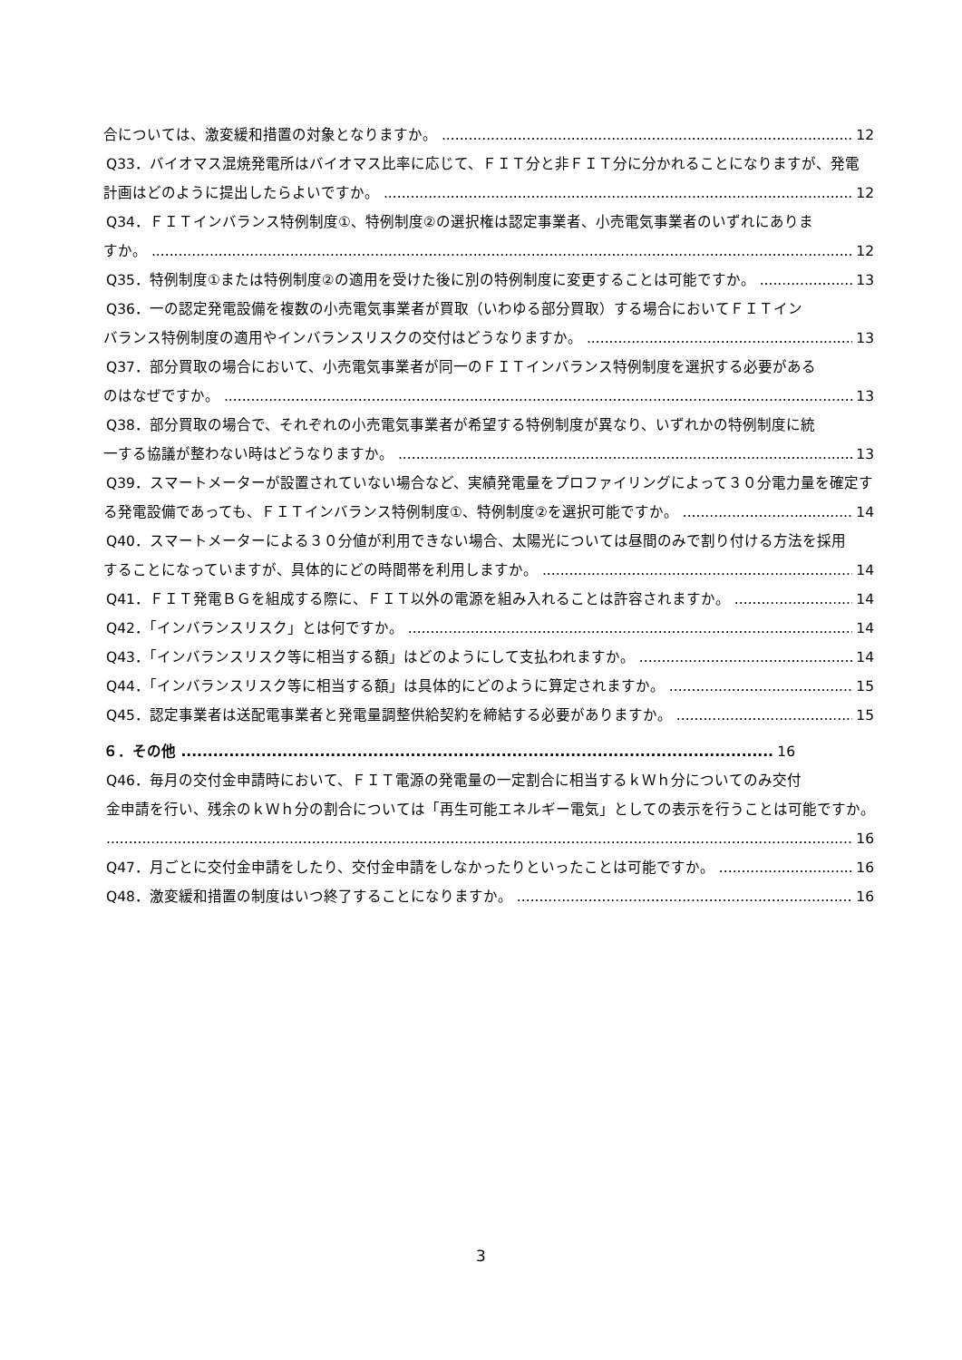合については、激変緩和措置の対象となりますか。 12
Q33．バイオマス混焼発電所はバイオマス比率に応じて、ＦＩＴ分と非ＦＩＴ分に分かれることになりますが、発電
計画はどのように提出したらよいですか。 12
Q34．ＦＩＴインバランス特例制度①、特例制度②の選択権は認定事業者、小売電気事業者のいずれにありま
すか。 12
Q35．特例制度①または特例制度②の適用を受けた後に別の特例制度に変更することは可能ですか。 13
Q36．一の認定発電設備を複数の小売電気事業者が買取（いわゆる部分買取）する場合においてＦＩＴイン
バランス特例制度の適用やインバランスリスクの交付はどうなりますか。 13
Q37．部分買取の場合において、小売電気事業者が同一のＦＩＴインバランス特例制度を選択する必要がある
のはなぜですか。 13
Q38．部分買取の場合で、それぞれの小売電気事業者が希望する特例制度が異なり、いずれかの特例制度に統
一する協議が整わない時はどうなりますか。 13
Q39．スマートメーターが設置されていない場合など、実績発電量をプロファイリングによって３０分電力量を確定す
る発電設備であっても、ＦＩＴインバランス特例制度①、特例制度②を選択可能ですか。 14
Q40．スマートメーターによる３０分値が利用できない場合、太陽光については昼間のみで割り付ける方法を採用
することになっていますが、具体的にどの時間帯を利用しますか。 14
Q41．ＦＩＴ発電ＢＧを組成する際に、ＦＩＴ以外の電源を組み入れることは許容されますか。 14
Q42．「インバランスリスク」とは何ですか。 14
Q43．「インバランスリスク等に相当する額」はどのようにして支払われますか。 14
Q44．「インバランスリスク等に相当する額」は具体的にどのように算定されますか。 15
Q45．認定事業者は送配電事業者と発電量調整供給契約を締結する必要がありますか。 15
６．その他 16
Q46．毎月の交付金申請時において、ＦＩＴ電源の発電量の一定割合に相当するｋＷｈ分についてのみ交付
金申請を行い、残余のｋＷｈ分の割合については「再生可能エネルギー電気」としての表示を行うことは可能ですか。
16
Q47．月ごとに交付金申請をしたり、交付金申請をしなかったりといったことは可能ですか。 16
Q48．激変緩和措置の制度はいつ終了することになりますか。 16
3